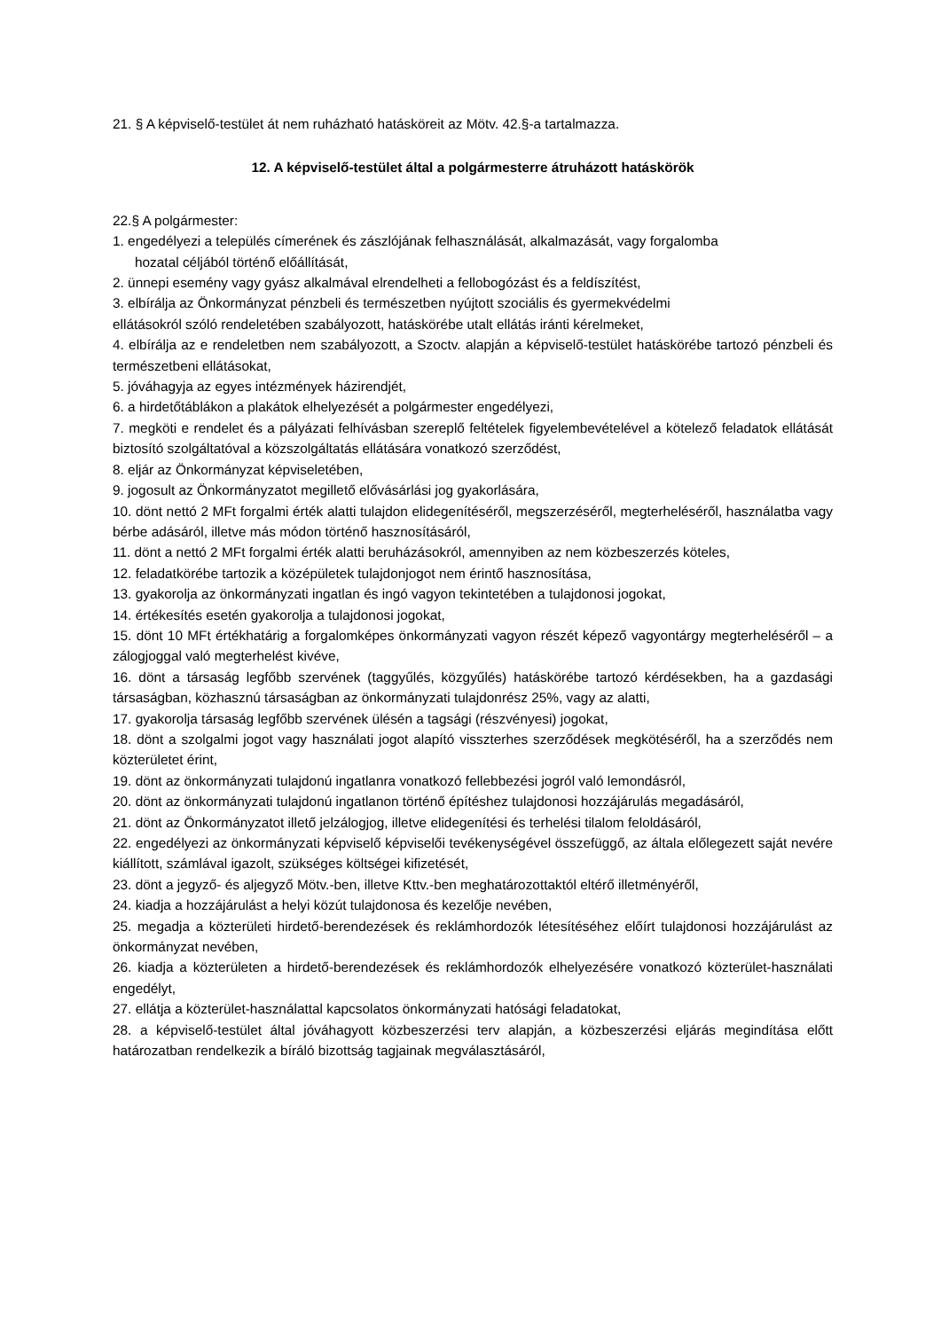21. § A képviselő-testület át nem ruházható hatásköreit az Mötv. 42.§-a tartalmazza.
12. A képviselő-testület által a polgármesterre átruházott hatáskörök
22.§ A polgármester:
1. engedélyezi a település címerének és zászlójának felhasználását, alkalmazását, vagy forgalomba
hozatal céljából történő előállítását,
2. ünnepi esemény vagy gyász alkalmával elrendelheti a fellobogózást és a feldíszítést,
3. elbírálja az Önkormányzat pénzbeli és természetben nyújtott szociális és gyermekvédelmi
ellátásokról szóló rendeletében szabályozott, hatáskörébe utalt ellátás iránti kérelmeket,
4. elbírálja az e rendeletben nem szabályozott, a Szoctv. alapján a képviselő-testület hatáskörébe tartozó pénzbeli és természetbeni ellátásokat,
5. jóváhagyja az egyes intézmények házirendjét,
6. a hirdetőtáblákon a plakátok elhelyezését a polgármester engedélyezi,
7. megköti e rendelet és a pályázati felhívásban szereplő feltételek figyelembevételével a kötelező feladatok ellátását biztosító szolgáltatóval a közszolgáltatás ellátására vonatkozó szerződést,
8. eljár az Önkormányzat képviseletében,
9. jogosult az Önkormányzatot megillető elővásárlási jog gyakorlására,
10. dönt nettó 2 MFt forgalmi érték alatti tulajdon elidegenítéséről, megszerzéséről, megterheléséről, használatba vagy bérbe adásáról, illetve más módon történő hasznosításáról,
11. dönt a nettó 2 MFt forgalmi érték alatti beruházásokról, amennyiben az nem közbeszerzés köteles,
12. feladatkörébe tartozik a középületek tulajdonjogot nem érintő hasznosítása,
13. gyakorolja az önkormányzati ingatlan és ingó vagyon tekintetében a tulajdonosi jogokat,
14. értékesítés esetén gyakorolja a tulajdonosi jogokat,
15. dönt 10 MFt értékhatárig a forgalomképes önkormányzati vagyon részét képező vagyontárgy megterheléséről – a zálogjoggal való megterhelést kivéve,
16. dönt a társaság legfőbb szervének (taggyűlés, közgyűlés) hatáskörébe tartozó kérdésekben, ha a gazdasági társaságban, közhasznú társaságban az önkormányzati tulajdonrész 25%, vagy az alatti,
17. gyakorolja társaság legfőbb szervének ülésén a tagsági (részvényesi) jogokat,
18. dönt a szolgalmi jogot vagy használati jogot alapító visszterhes szerződések megkötéséről, ha a szerződés nem közterületet érint,
19. dönt az önkormányzati tulajdonú ingatlanra vonatkozó fellebbezési jogról való lemondásról,
20. dönt az önkormányzati tulajdonú ingatlanon történő építéshez tulajdonosi hozzájárulás megadásáról,
21. dönt az Önkormányzatot illető jelzálogjog, illetve elidegenítési és terhelési tilalom feloldásáról,
22. engedélyezi az önkormányzati képviselő képviselői tevékenységével összefüggő, az általa előlegezett saját nevére kiállított, számlával igazolt, szükséges költségei kifizetését,
23. dönt a jegyző- és aljegyző Mötv.-ben, illetve Kttv.-ben meghatározottaktól eltérő illetményéről,
24. kiadja a hozzájárulást a helyi közút tulajdonosa és kezelője nevében,
25. megadja a közterületi hirdető-berendezések és reklámhordozók létesítéséhez előírt tulajdonosi hozzájárulást az önkormányzat nevében,
26. kiadja a közterületen a hirdető-berendezések és reklámhordozók elhelyezésére vonatkozó közterület-használati engedélyt,
27. ellátja a közterület-használattal kapcsolatos önkormányzati hatósági feladatokat,
28. a képviselő-testület által jóváhagyott közbeszerzési terv alapján, a közbeszerzési eljárás megindítása előtt határozatban rendelkezik a bíráló bizottság tagjainak megválasztásáról,